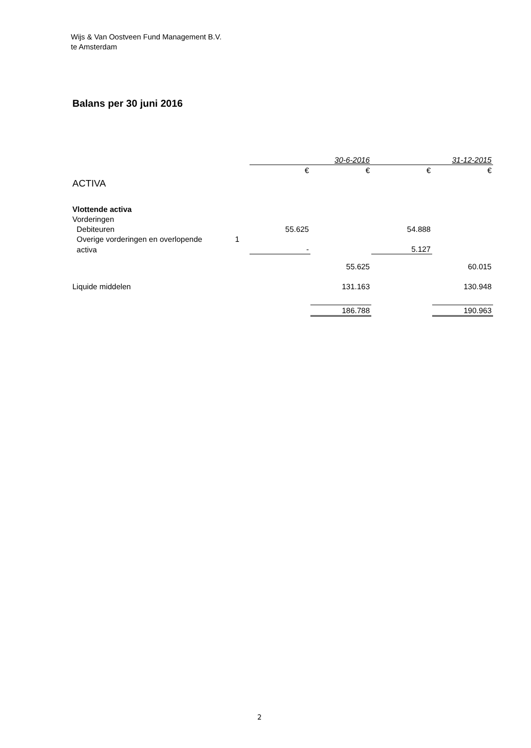Wijs & Van Oostveen Fund Management B.V.
te Amsterdam
Balans per 30 juni 2016
| | | | 30-6-2016 | | 31-12-2015 |
| | | € | € | € | € |
| ACTIVA | | | | | |
| Vlottende activa | | | | | |
| Vorderingen | | | | | |
| Debiteuren | | 55.625 | | 54.888 | |
| Overige vorderingen en overlopende | 1 | | | | |
| activa | | - | | 5.127 | |
| | | | 55.625 | | 60.015 |
| Liquide middelen | | | 131.163 | | 130.948 |
| | | | 186.788 | | 190.963 |
2